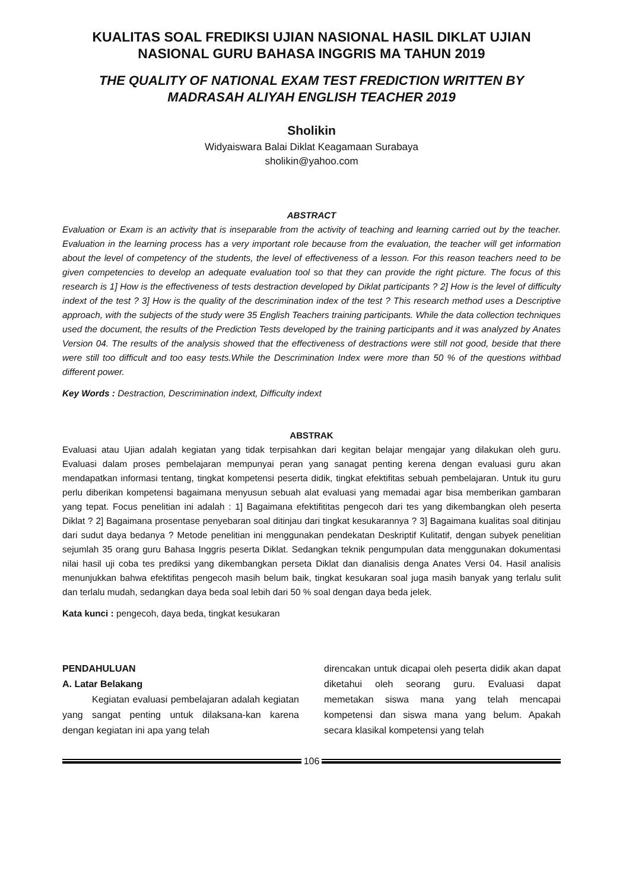KUALITAS SOAL FREDIKSI UJIAN NASIONAL HASIL DIKLAT UJIAN NASIONAL GURU BAHASA INGGRIS MA TAHUN 2019
THE QUALITY OF NATIONAL EXAM TEST FREDICTION WRITTEN BY MADRASAH ALIYAH ENGLISH TEACHER 2019
Sholikin
Widyaiswara Balai Diklat Keagamaan Surabaya
sholikin@yahoo.com
ABSTRACT
Evaluation or Exam is an activity that is inseparable from the activity of teaching and learning carried out by the teacher. Evaluation in the learning process has a very important role because from the evaluation, the teacher will get information about the level of competency of the students, the level of effectiveness of a lesson. For this reason teachers need to be given competencies to develop an adequate evaluation tool so that they can provide the right picture. The focus of this research is 1] How is the effectiveness of tests destraction developed by Diklat participants ? 2] How is the level of difficulty indext of the test ? 3] How is the quality of the descrimination index of the test ? This research method uses a Descriptive approach, with the subjects of the study were 35 English Teachers training participants. While the data collection techniques used the document, the results of the Prediction Tests developed by the training participants and it was analyzed by Anates Version 04. The results of the analysis showed that the effectiveness of destractions were still not good, beside that there were still too difficult and too easy tests.While the Descrimination Index were more than 50 % of the questions withbad different power.
Key Words : Destraction, Descrimination indext, Difficulty indext
ABSTRAK
Evaluasi atau Ujian adalah kegiatan yang tidak terpisahkan dari kegitan belajar mengajar yang dilakukan oleh guru. Evaluasi dalam proses pembelajaran mempunyai peran yang sanagat penting kerena dengan evaluasi guru akan mendapatkan informasi tentang, tingkat kompetensi peserta didik, tingkat efektifitas sebuah pembelajaran. Untuk itu guru perlu diberikan kompetensi bagaimana menyusun sebuah alat evaluasi yang memadai agar bisa memberikan gambaran yang tepat. Focus penelitian ini adalah : 1] Bagaimana efektifititas pengecoh dari tes yang dikembangkan oleh peserta Diklat ? 2] Bagaimana prosentase penyebaran soal ditinjau dari tingkat kesukarannya ? 3] Bagaimana kualitas soal ditinjau dari sudut daya bedanya ? Metode penelitian ini menggunakan pendekatan Deskriptif Kulitatif, dengan subyek penelitian sejumlah 35 orang guru Bahasa Inggris peserta Diklat. Sedangkan teknik pengumpulan data menggunakan dokumentasi nilai hasil uji coba tes prediksi yang dikembangkan perseta Diklat dan dianalisis denga Anates Versi 04. Hasil analisis menunjukkan bahwa efektifitas pengecoh masih belum baik, tingkat kesukaran soal juga masih banyak yang terlalu sulit dan terlalu mudah, sedangkan daya beda soal lebih dari 50 % soal dengan daya beda jelek.
Kata kunci : pengecoh, daya beda, tingkat kesukaran
PENDAHULUAN
A. Latar Belakang
Kegiatan evaluasi pembelajaran adalah kegiatan yang sangat penting untuk dilaksana-kan karena dengan kegiatan ini apa yang telah
direncakan untuk dicapai oleh peserta didik akan dapat diketahui oleh seorang guru. Evaluasi dapat memetakan siswa mana yang telah mencapai kompetensi dan siswa mana yang belum. Apakah secara klasikal kompetensi yang telah
106